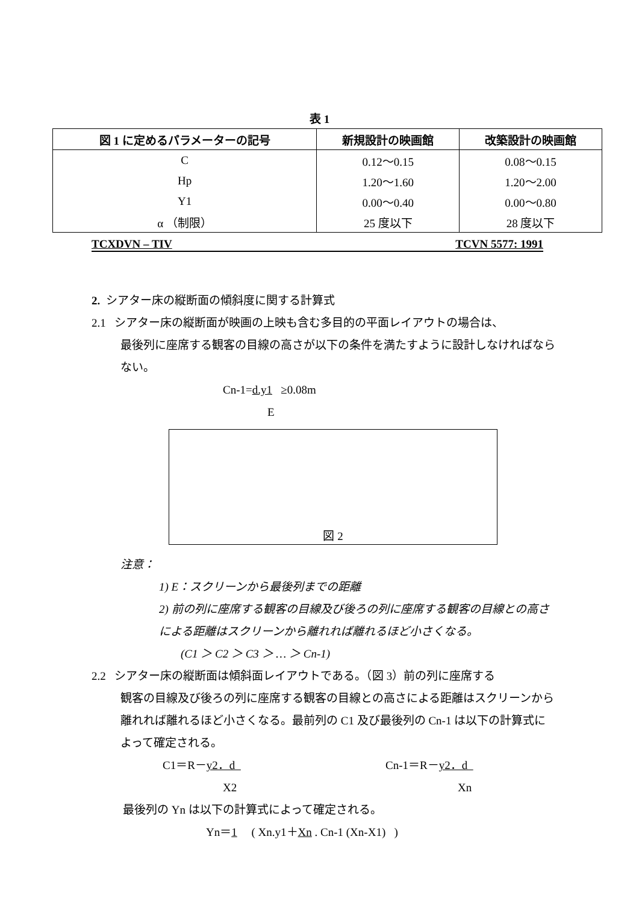表 1
| 図 1 に定めるパラメーターの記号 | 新規設計の映画館 | 改築設計の映画館 |
| --- | --- | --- |
| C | 0.12～0.15 | 0.08～0.15 |
| Hp | 1.20～1.60 | 1.20～2.00 |
| Y1 | 0.00～0.40 | 0.00～0.80 |
| α （制限） | 25 度以下 | 28 度以下 |
TCXDVN – TIV TCVN 5577: 1991
2. シアター床の縦断面の傾斜度に関する計算式
2.1 シアター床の縦断面が映画の上映も含む多目的の平面レイアウトの場合は、
最後列に座席する観客の目線の高さが以下の条件を満たすように設計しなければならない。
Cn-1=d.y1 ≥0.08m
E
図 2
注意：
1) E：スクリーンから最後列までの距離
2) 前の列に座席する観客の目線及び後ろの列に座席する観客の目線との高さによる距離はスクリーンから離れれば離れるほど小さくなる。
(C1 ＞ C2 ＞ C3 ＞ … ＞ Cn-1)
2.2 シアター床の縦断面は傾斜面レイアウトである。（図 3）前の列に座席する
観客の目線及び後ろの列に座席する観客の目線との高さによる距離はスクリーンから離れれば離れるほど小さくなる。最前列の C1 及び最後列の Cn-1 は以下の計算式によって確定される。
C1＝R－y2．d Cn-1＝R－y2．d
X2 Xn
最後列の Yn は以下の計算式によって確定される。
Yn＝1 ( Xn.y1＋Xn . Cn-1 (Xn-X1) )